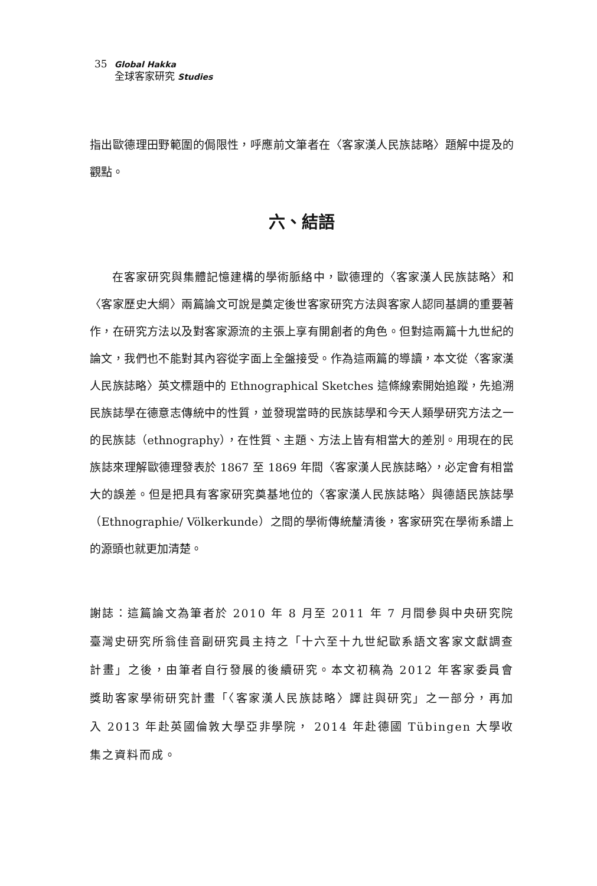35
Global Hakka
全球客家研究 Studies
指出歐德理田野範圍的侷限性，呼應前文筆者在〈客家漢人民族誌略〉題解中提及的觀點。
六、結語
在客家研究與集體記憶建構的學術脈絡中，歐德理的〈客家漢人民族誌略〉和〈客家歷史大綱〉兩篇論文可說是奠定後世客家研究方法與客家人認同基調的重要著作，在研究方法以及對客家源流的主張上享有開創者的角色。但對這兩篇十九世紀的論文，我們也不能對其內容從字面上全盤接受。作為這兩篇的導讀，本文從〈客家漢人民族誌略〉英文標題中的 Ethnographical Sketches 這條線索開始追蹤，先追溯民族誌學在德意志傳統中的性質，並發現當時的民族誌學和今天人類學研究方法之一的民族誌（ethnography），在性質、主題、方法上皆有相當大的差別。用現在的民族誌來理解歐德理發表於 1867 至 1869 年間〈客家漢人民族誌略〉，必定會有相當大的誤差。但是把具有客家研究奠基地位的〈客家漢人民族誌略〉與德語民族誌學（Ethnographie/ Völkerkunde）之間的學術傳統釐清後，客家研究在學術系譜上的源頭也就更加清楚。
謝誌：這篇論文為筆者於 2010 年 8 月至 2011 年 7 月間參與中央研究院臺灣史研究所翁佳音副研究員主持之「十六至十九世紀歐系語文客家文獻調查計畫」之後，由筆者自行發展的後續研究。本文初稿為 2012 年客家委員會獎助客家學術研究計畫「〈客家漢人民族誌略〉譯註與研究」之一部分，再加入 2013 年赴英國倫敦大學亞非學院， 2014 年赴德國 Tübingen 大學收集之資料而成。